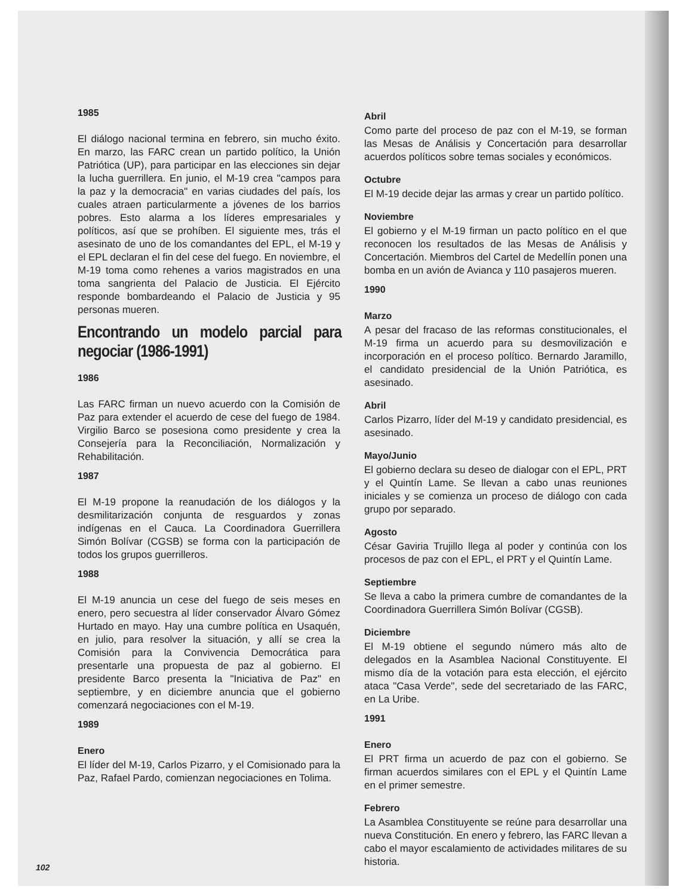1985
El diálogo nacional termina en febrero, sin mucho éxito. En marzo, las FARC crean un partido político, la Unión Patriótica (UP), para participar en las elecciones sin dejar la lucha guerrillera. En junio, el M-19 crea "campos para la paz y la democracia" en varias ciudades del país, los cuales atraen particularmente a jóvenes de los barrios pobres. Esto alarma a los líderes empresariales y políticos, así que se prohíben. El siguiente mes, trás el asesinato de uno de los comandantes del EPL, el M-19 y el EPL declaran el fin del cese del fuego. En noviembre, el M-19 toma como rehenes a varios magistrados en una toma sangrienta del Palacio de Justicia. El Ejército responde bombardeando el Palacio de Justicia y 95 personas mueren.
Encontrando un modelo parcial para negociar (1986-1991)
1986
Las FARC firman un nuevo acuerdo con la Comisión de Paz para extender el acuerdo de cese del fuego de 1984. Virgilio Barco se posesiona como presidente y crea la Consejería para la Reconciliación, Normalización y Rehabilitación.
1987
El M-19 propone la reanudación de los diálogos y la desmilitarización conjunta de resguardos y zonas indígenas en el Cauca. La Coordinadora Guerrillera Simón Bolívar (CGSB) se forma con la participación de todos los grupos guerrilleros.
1988
El M-19 anuncia un cese del fuego de seis meses en enero, pero secuestra al líder conservador Álvaro Gómez Hurtado en mayo. Hay una cumbre política en Usaquén, en julio, para resolver la situación, y allí se crea la Comisión para la Convivencia Democrática para presentarle una propuesta de paz al gobierno. El presidente Barco presenta la "Iniciativa de Paz" en septiembre, y en diciembre anuncia que el gobierno comenzará negociaciones con el M-19.
1989
Enero
El líder del M-19, Carlos Pizarro, y el Comisionado para la Paz, Rafael Pardo, comienzan negociaciones en Tolima.
Abril
Como parte del proceso de paz con el M-19, se forman las Mesas de Análisis y Concertación para desarrollar acuerdos políticos sobre temas sociales y económicos.
Octubre
El M-19 decide dejar las armas y crear un partido político.
Noviembre
El gobierno y el M-19 firman un pacto político en el que reconocen los resultados de las Mesas de Análisis y Concertación. Miembros del Cartel de Medellín ponen una bomba en un avión de Avianca y 110 pasajeros mueren.
1990
Marzo
A pesar del fracaso de las reformas constitucionales, el M-19 firma un acuerdo para su desmovilización e incorporación en el proceso político. Bernardo Jaramillo, el candidato presidencial de la Unión Patriótica, es asesinado.
Abril
Carlos Pizarro, líder del M-19 y candidato presidencial, es asesinado.
Mayo/Junio
El gobierno declara su deseo de dialogar con el EPL, PRT y el Quintín Lame. Se llevan a cabo unas reuniones iniciales y se comienza un proceso de diálogo con cada grupo por separado.
Agosto
César Gaviria Trujillo llega al poder y continúa con los procesos de paz con el EPL, el PRT y el Quintín Lame.
Septiembre
Se lleva a cabo la primera cumbre de comandantes de la Coordinadora Guerrillera Simón Bolívar (CGSB).
Diciembre
El M-19 obtiene el segundo número más alto de delegados en la Asamblea Nacional Constituyente. El mismo día de la votación para esta elección, el ejército ataca "Casa Verde", sede del secretariado de las FARC, en La Uribe.
1991
Enero
El PRT firma un acuerdo de paz con el gobierno. Se firman acuerdos similares con el EPL y el Quintín Lame en el primer semestre.
Febrero
La Asamblea Constituyente se reúne para desarrollar una nueva Constitución. En enero y febrero, las FARC llevan a cabo el mayor escalamiento de actividades militares de su historia.
102